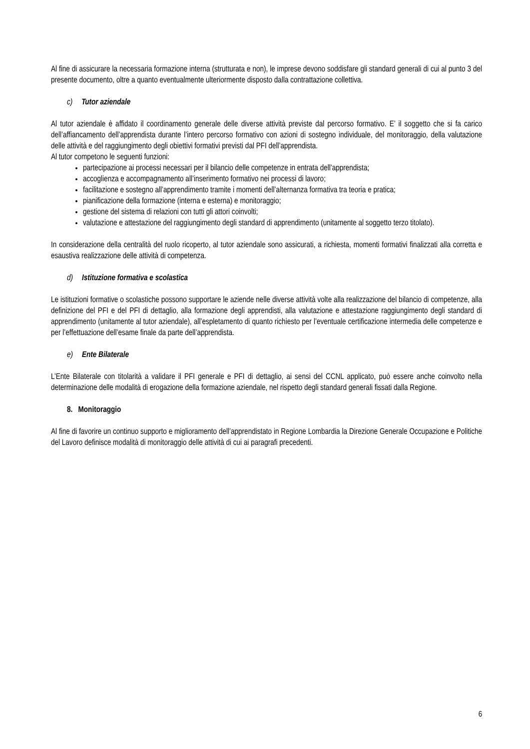Al fine di assicurare la necessaria formazione interna (strutturata e non), le imprese devono soddisfare gli standard generali di cui al punto 3 del presente documento, oltre a quanto eventualmente ulteriormente disposto dalla contrattazione collettiva.
c) Tutor aziendale
Al tutor aziendale è affidato il coordinamento generale delle diverse attività previste dal percorso formativo. E’ il soggetto che si fa carico dell’affiancamento dell’apprendista durante l’intero percorso formativo con azioni di sostegno individuale, del monitoraggio, della valutazione delle attività e del raggiungimento degli obiettivi formativi previsti dal PFI dell’apprendista.
Al tutor competono le seguenti funzioni:
partecipazione ai processi necessari per il bilancio delle competenze in entrata dell’apprendista;
accoglienza e accompagnamento all’inserimento formativo nei processi di lavoro;
facilitazione e sostegno all’apprendimento tramite i momenti dell’alternanza formativa tra teoria e pratica;
pianificazione della formazione (interna e esterna) e monitoraggio;
gestione del sistema di relazioni con tutti gli attori coinvolti;
valutazione e attestazione del raggiungimento degli standard di apprendimento (unitamente al soggetto terzo titolato).
In considerazione della centralità del ruolo ricoperto, al tutor aziendale sono assicurati, a richiesta, momenti formativi finalizzati alla corretta e esaustiva realizzazione delle attività di competenza.
d) Istituzione formativa e scolastica
Le istituzioni formative o scolastiche possono supportare le aziende nelle diverse attività volte alla realizzazione del bilancio di competenze, alla definizione del PFI e del PFI di dettaglio, alla formazione degli apprendisti, alla valutazione e attestazione raggiungimento degli standard di apprendimento (unitamente al tutor aziendale), all’espletamento di quanto richiesto per l’eventuale certificazione intermedia delle competenze e per l’effettuazione dell’esame finale da parte dell’apprendista.
e) Ente Bilaterale
L’Ente Bilaterale con titolarità a validare il PFI generale e PFI di dettaglio, ai sensi del CCNL applicato, può essere anche coinvolto nella determinazione delle modalità di erogazione della formazione aziendale, nel rispetto degli standard generali fissati dalla Regione.
8. Monitoraggio
Al fine di favorire un continuo supporto e miglioramento dell’apprendistato in Regione Lombardia la Direzione Generale Occupazione e Politiche del Lavoro definisce modalità di monitoraggio delle attività di cui ai paragrafi precedenti.
6